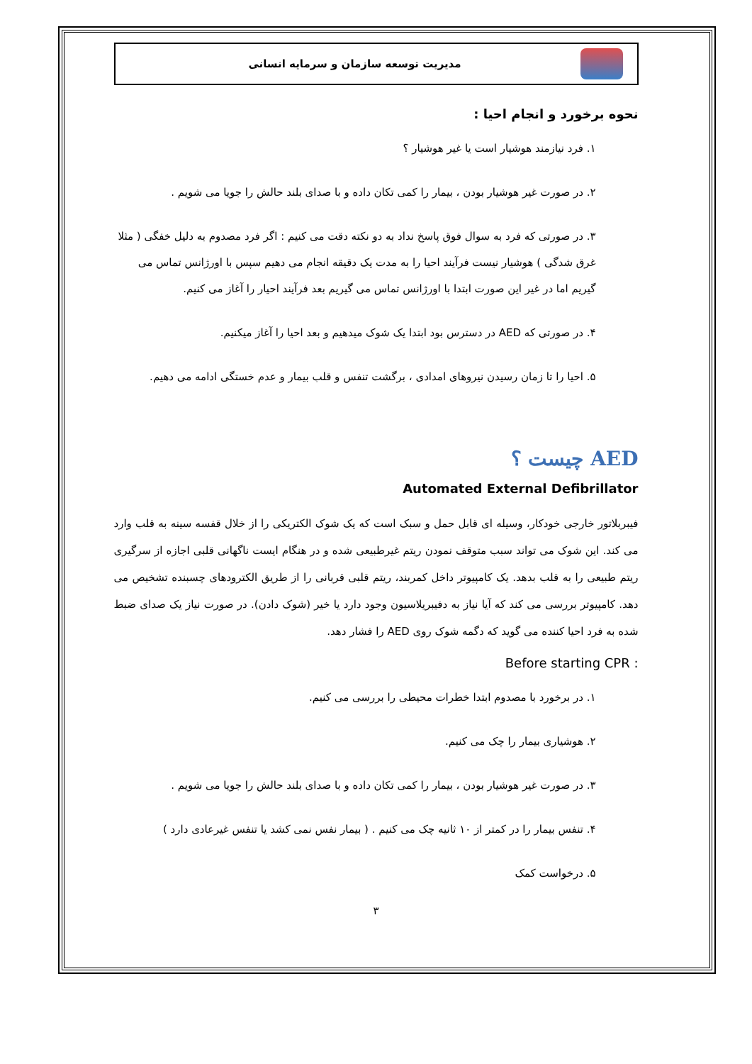مدیریت توسعه سازمان و سرمایه انسانی
نحوه برخورد و انجام احیا :
۱. فرد نیازمند هوشیار است یا غیر هوشیار ؟
۲. در صورت غیر هوشیار بودن ، بیمار را کمی تکان داده و با صدای بلند حالش را جویا می شویم .
۳. در صورتی که فرد به سوال فوق پاسخ نداد به دو نکته دقت می کنیم : اگر فرد مصدوم به دلیل خفگی ( مثلا غرق شدگی ) هوشیار نیست فرآیند احیا را به مدت یک دقیقه انجام می دهیم سپس با اورژانس تماس می گیریم اما در غیر این صورت ابتدا با اورژانس تماس می گیریم بعد فرآیند احیار را آغاز می کنیم.
۴. در صورتی که AED در دسترس بود ابتدا یک شوک میدهیم و بعد احیا را آغاز میکنیم.
۵. احیا را تا زمان رسیدن نیروهای امدادی ، برگشت تنفس و قلب بیمار و عدم خستگی ادامه می دهیم.
AED چیست ؟
Automated External Defibrillator
فیبربلاتور خارجی خودکار، وسیله ای قابل حمل و سبک است که یک شوک الکتریکی را از خلال قفسه سینه به قلب وارد می کند. این شوک می تواند سبب متوقف نمودن ریتم غیرطبیعی شده و در هنگام ایست ناگهانی قلبی اجازه از سرگیری ریتم طبیعی را به قلب بدهد. یک کامپیوتر داخل کمربند، ریتم قلبی قربانی را از طریق الکترودهای چسبنده تشخیص می دهد. کامپیوتر بررسی می کند که آیا نیاز به دفیبریلاسیون وجود دارد یا خیر (شوک دادن). در صورت نیاز یک صدای ضبط شده به فرد احیا کننده می گوید که دگمه شوک روی AED را فشار دهد.
Before starting CPR :
۱. در برخورد با مصدوم ابتدا خطرات محیطی را بررسی می کنیم.
۲. هوشیاری بیمار را چک می کنیم.
۳. در صورت غیر هوشیار بودن ، بیمار را کمی تکان داده و با صدای بلند حالش را جویا می شویم .
۴. تنفس بیمار را در کمتر از ۱۰ ثانیه چک می کنیم . ( بیمار نفس نمی کشد یا تنفس غیرعادی دارد )
۵. درخواست کمک
۳